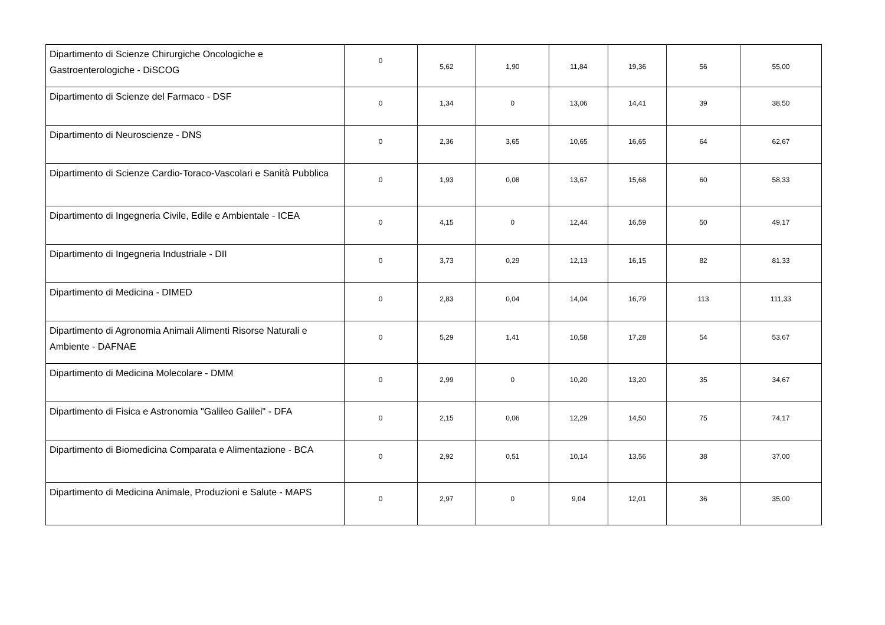| Dipartimento di Scienze Chirurgiche Oncologiche e Gastroenterologiche - DiSCOG | 0 | 5,62 | 1,90 | 11,84 | 19,36 | 56 | 55,00 |
| Dipartimento di Scienze del Farmaco - DSF | 0 | 1,34 | 0 | 13,06 | 14,41 | 39 | 38,50 |
| Dipartimento di Neuroscienze - DNS | 0 | 2,36 | 3,65 | 10,65 | 16,65 | 64 | 62,67 |
| Dipartimento di Scienze Cardio-Toraco-Vascolari e Sanità Pubblica | 0 | 1,93 | 0,08 | 13,67 | 15,68 | 60 | 58,33 |
| Dipartimento di Ingegneria Civile, Edile e Ambientale - ICEA | 0 | 4,15 | 0 | 12,44 | 16,59 | 50 | 49,17 |
| Dipartimento di Ingegneria Industriale - DII | 0 | 3,73 | 0,29 | 12,13 | 16,15 | 82 | 81,33 |
| Dipartimento di Medicina - DIMED | 0 | 2,83 | 0,04 | 14,04 | 16,79 | 113 | 111,33 |
| Dipartimento di Agronomia Animali Alimenti Risorse Naturali e Ambiente - DAFNAE | 0 | 5,29 | 1,41 | 10,58 | 17,28 | 54 | 53,67 |
| Dipartimento di Medicina Molecolare - DMM | 0 | 2,99 | 0 | 10,20 | 13,20 | 35 | 34,67 |
| Dipartimento di Fisica e Astronomia "Galileo Galilei" - DFA | 0 | 2,15 | 0,06 | 12,29 | 14,50 | 75 | 74,17 |
| Dipartimento di Biomedicina Comparata e Alimentazione - BCA | 0 | 2,92 | 0,51 | 10,14 | 13,56 | 38 | 37,00 |
| Dipartimento di Medicina Animale, Produzioni e Salute - MAPS | 0 | 2,97 | 0 | 9,04 | 12,01 | 36 | 35,00 |